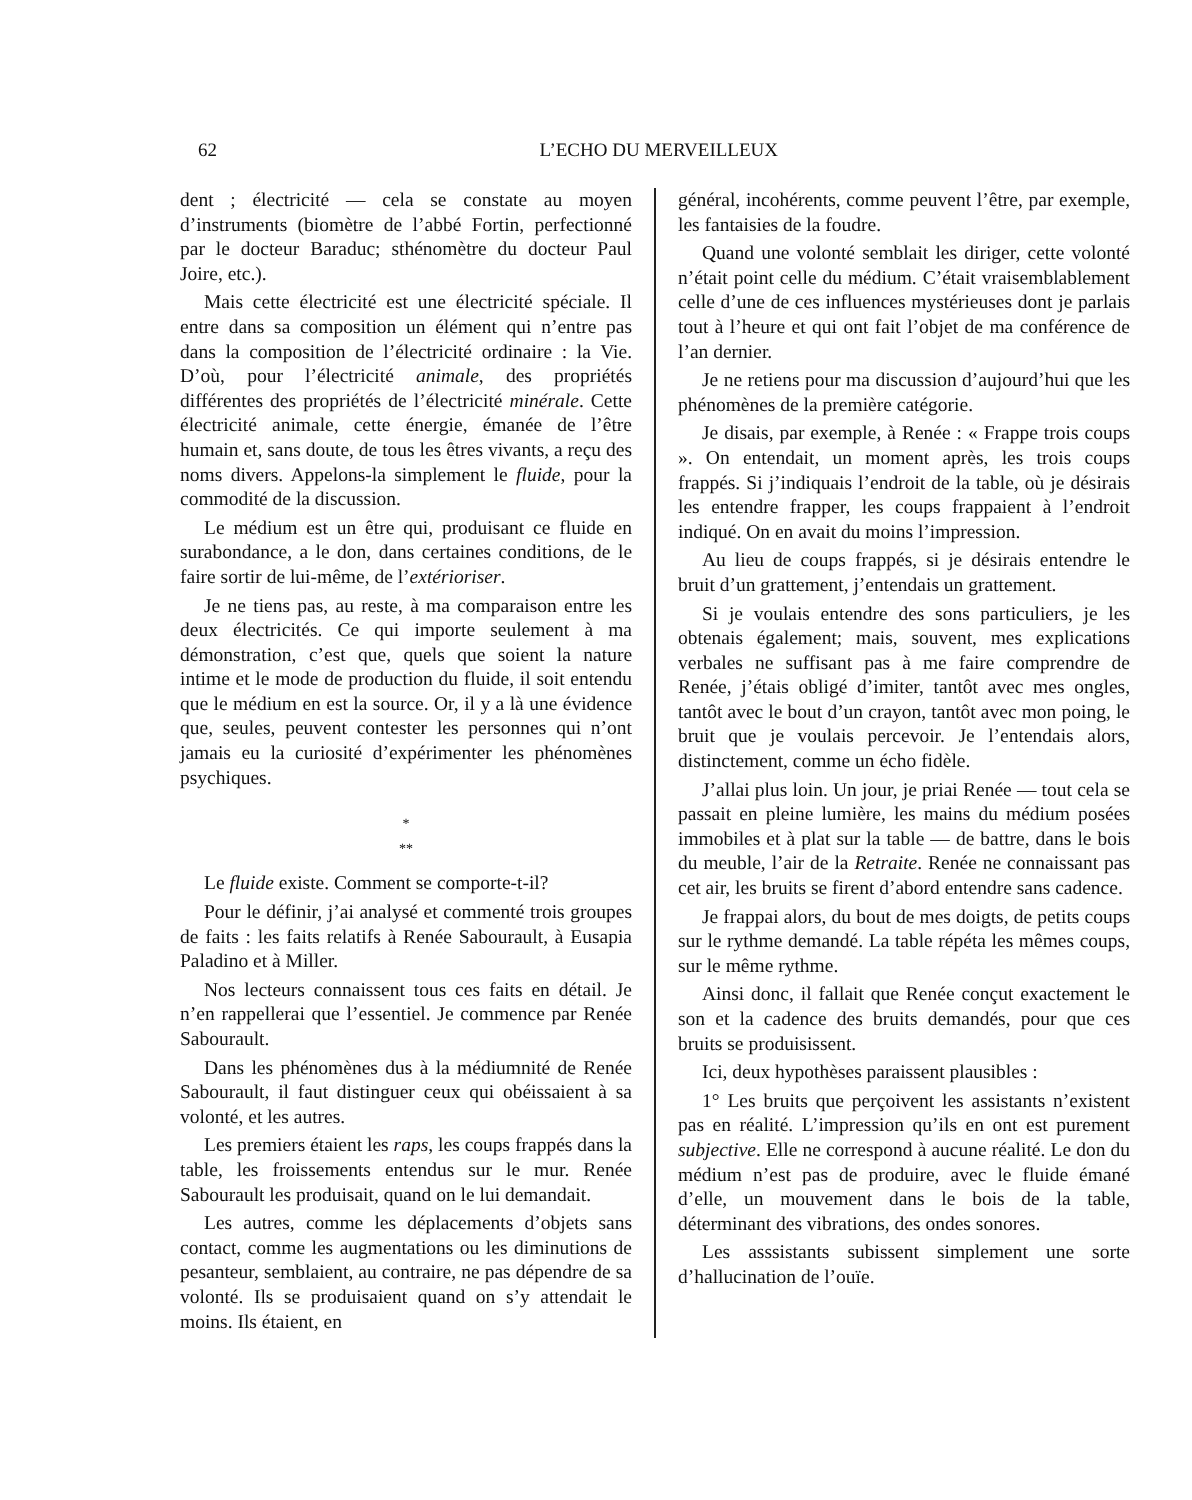62 L’ECHO DU MERVEILLEUX
dent ; électricité — cela se constate au moyen d’instruments (biomètre de l’abbé Fortin, perfectionné par le docteur Baraduc; sthénomètre du docteur Paul Joire, etc.).
Mais cette électricité est une électricité spéciale. Il entre dans sa composition un élément qui n’entre pas dans la composition de l’électricité ordinaire : la Vie. D’où, pour l’électricité animale, des propriétés différentes des propriétés de l’électricité minérale. Cette électricité animale, cette énergie, émanée de l’être humain et, sans doute, de tous les êtres vivants, a reçu des noms divers. Appelons-la simplement le fluide, pour la commodité de la discussion.
Le médium est un être qui, produisant ce fluide en surabondance, a le don, dans certaines conditions, de le faire sortir de lui-même, de l’extérioriser.
Je ne tiens pas, au reste, à ma comparaison entre les deux électricités. Ce qui importe seulement à ma démonstration, c’est que, quels que soient la nature intime et le mode de production du fluide, il soit entendu que le médium en est la source. Or, il y a là une évidence que, seules, peuvent contester les personnes qui n’ont jamais eu la curiosité d’expérimenter les phénomènes psychiques.
*
**
Le fluide existe. Comment se comporte-t-il?
Pour le définir, j’ai analysé et commenté trois groupes de faits : les faits relatifs à Renée Sabourault, à Eusapia Paladino et à Miller.
Nos lecteurs connaissent tous ces faits en détail. Je n’en rappellerai que l’essentiel. Je commence par Renée Sabourault.
Dans les phénomènes dus à la médiumnité de Renée Sabourault, il faut distinguer ceux qui obéissaient à sa volonté, et les autres.
Les premiers étaient les raps, les coups frappés dans la table, les froissements entendus sur le mur. Renée Sabourault les produisait, quand on le lui demandait.
Les autres, comme les déplacements d’objets sans contact, comme les augmentations ou les diminutions de pesanteur, semblaient, au contraire, ne pas dépendre de sa volonté. Ils se produisaient quand on s’y attendait le moins. Ils étaient, en
général, incohérents, comme peuvent l’être, par exemple, les fantaisies de la foudre.
Quand une volonté semblait les diriger, cette volonté n’était point celle du médium. C’était vraisemblablement celle d’une de ces influences mystérieuses dont je parlais tout à l’heure et qui ont fait l’objet de ma conférence de l’an dernier.
Je ne retiens pour ma discussion d’aujourd’hui que les phénomènes de la première catégorie.
Je disais, par exemple, à Renée : « Frappe trois coups ». On entendait, un moment après, les trois coups frappés. Si j’indiquais l’endroit de la table, où je désirais les entendre frapper, les coups frappaient à l’endroit indiqué. On en avait du moins l’impression.
Au lieu de coups frappés, si je désirais entendre le bruit d’un grattement, j’entendais un grattement.
Si je voulais entendre des sons particuliers, je les obtenais également; mais, souvent, mes explications verbales ne suffisant pas à me faire comprendre de Renée, j’étais obligé d’imiter, tantôt avec mes ongles, tantôt avec le bout d’un crayon, tantôt avec mon poing, le bruit que je voulais percevoir. Je l’entendais alors, distinctement, comme un écho fidèle.
J’allai plus loin. Un jour, je priai Renée — tout cela se passait en pleine lumière, les mains du médium posées immobiles et à plat sur la table — de battre, dans le bois du meuble, l’air de la Retraite. Renée ne connaissant pas cet air, les bruits se firent d’abord entendre sans cadence.
Je frappai alors, du bout de mes doigts, de petits coups sur le rythme demandé. La table répéta les mêmes coups, sur le même rythme.
Ainsi donc, il fallait que Renée conçut exactement le son et la cadence des bruits demandés, pour que ces bruits se produisissent.
Ici, deux hypothèses paraissent plausibles :
1° Les bruits que perçoivent les assistants n’existent pas en réalité. L’impression qu’ils en ont est purement subjective. Elle ne correspond à aucune réalité. Le don du médium n’est pas de produire, avec le fluide émané d’elle, un mouvement dans le bois de la table, déterminant des vibrations, des ondes sonores.
Les asssistants subissent simplement une sorte d’hallucination de l’ouïe.